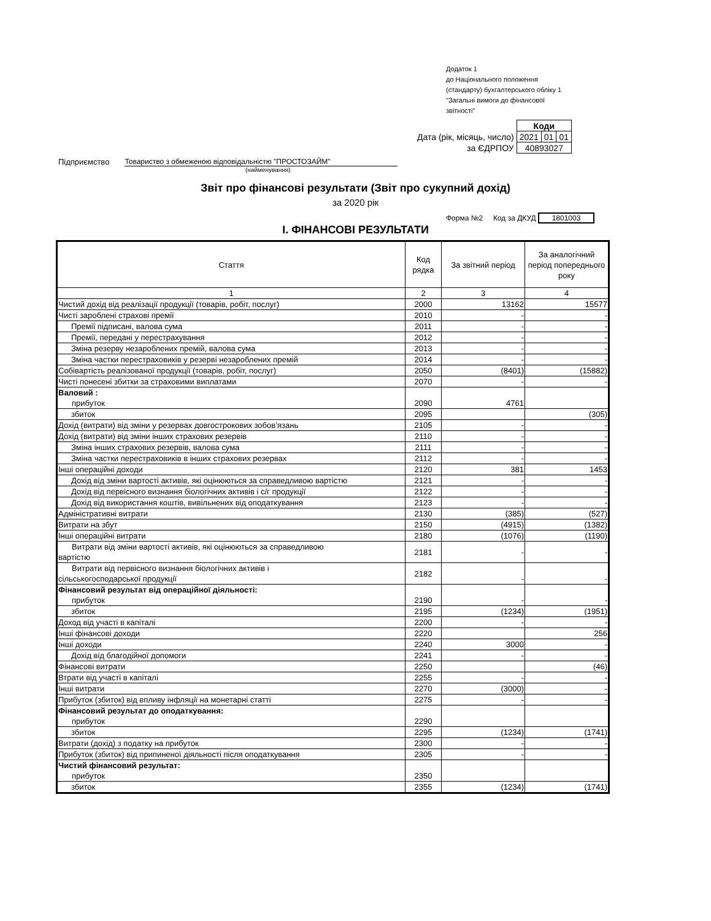Додаток 1
до Національного положення
(стандарту) бухгалтерського обліку 1
"Загальні вимоги до фінансової
звітності"
| | Коди | | |
| Дата (рік, місяць, число) | 2021 | 01 | 01 |
| за ЄДРПОУ | 40893027 | | |
Підприємство Товариство з обмеженою відповідальністю "ПРОСТОЗАЙМ"
(найменування)
Звіт про фінансові результати (Звіт про сукупний дохід)
за 2020 рік
Форма №2 Код за ДКУД 1801003
I. ФІНАНСОВІ РЕЗУЛЬТАТИ
| Стаття | Код рядка | За звітний період | За аналогічний період попереднього року |
| --- | --- | --- | --- |
| 1 | 2 | 3 | 4 |
| Чистий дохід від реалізації продукції (товарів, робіт, послуг) | 2000 | 13162 | 15577 |
| Чисті зароблені страхові премії | 2010 | - | - |
| Премії підписані, валова сума | 2011 | - | - |
| Премії, передані у перестрахування | 2012 | - | - |
| Зміна резерву незароблених премій, валова сума | 2013 | - | - |
| Зміна частки перестраховиків у резерві незароблених премій | 2014 | - | - |
| Собівартість реалізованої продукції (товарів, робіт, послуг) | 2050 | (8401) | (15882) |
| Чисті понесені збитки за страховими виплатами | 2070 | - | - |
| Валовий : прибуток | 2090 | 4761 | |
| збиток | 2095 | | (305) |
| Дохід (витрати) від зміни у резервах довгострокових зобов’язань | 2105 | - | - |
| Дохід (витрати) від зміни інших страхових резервів | 2110 | - | - |
| Зміна інших страхових резервів, валова сума | 2111 | - | - |
| Зміна частки перестраховиків в інших страхових резервах | 2112 | - | - |
| Інші операційні доходи | 2120 | 381 | 1453 |
| Дохід від зміни вартості активів, які оцінюються за справедливою вартістю | 2121 | - | - |
| Дохід від первісного визнання біологічних активів і с/г продукції | 2122 | - | - |
| Дохід від використання коштів, вивільнених від оподаткування | 2123 | - | - |
| Адміністративні витрати | 2130 | (385) | (527) |
| Витрати на збут | 2150 | (4915) | (1382) |
| Інші операційні витрати | 2180 | (1076) | (1190) |
| Витрати від зміни вартості активів, які оцінюються за справедливою вартістю | 2181 | - | - |
| Витрати від первісного визнання біологічних активів і сільськогосподарської продукції | 2182 | - | - |
| Фінансовий результат від операційної діяльності: прибуток | 2190 | - | - |
| збиток | 2195 | (1234) | (1951) |
| Доход від участі в капіталі | 2200 | - | - |
| Інші фінансові доходи | 2220 | | 256 |
| Інші доходи | 2240 | 3000 | - |
| Дохід від благодійної допомоги | 2241 | - | - |
| Фінансові витрати | 2250 | | (46) |
| Втрати від участі в капіталі | 2255 | - | - |
| Інші витрати | 2270 | (3000) | - |
| Прибуток (збиток) від впливу інфляції на монетарні статті | 2275 | - | - |
| Фінансовий результат до оподаткування: прибуток | 2290 | | |
| збиток | 2295 | (1234) | (1741) |
| Витрати (дохід) з податку на прибуток | 2300 | - | - |
| Прибуток (збиток) від припиненої діяльності після оподаткування | 2305 | - | - |
| Чистий фінансовий результат: прибуток | 2350 | | |
| збиток | 2355 | (1234) | (1741) |